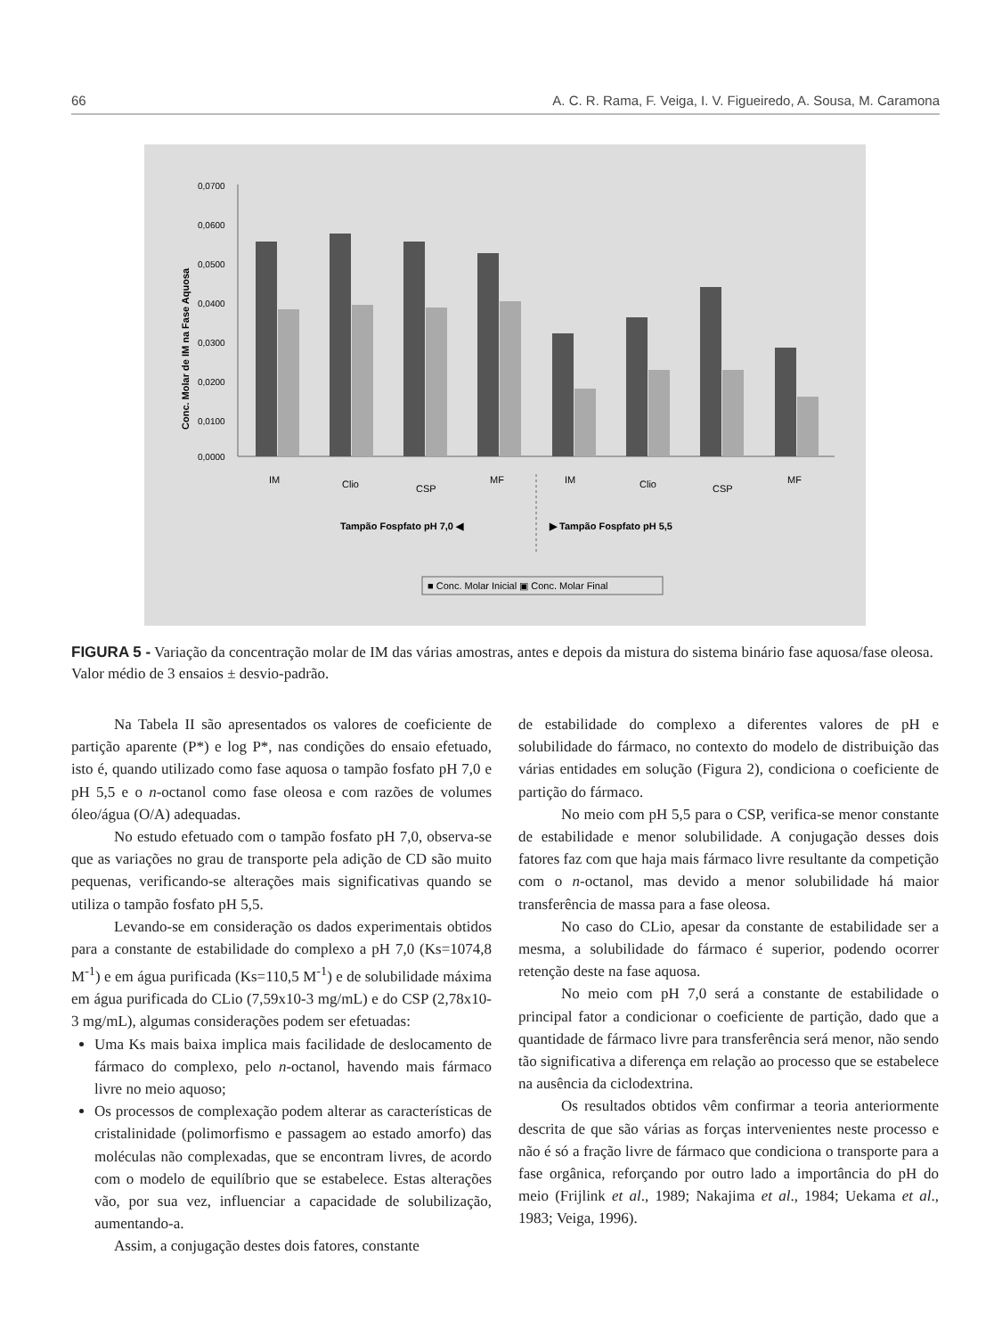66 A. C. R. Rama, F. Veiga, I. V. Figueiredo, A. Sousa, M. Caramona
Conc. Molar de IM na Fase Aquosa
0,0700
0,0600
0,0500
0,0400
0,0300
0,0200
0,0100
0,0000
IM
Clio
CSP
MF
IM
Clio
CSP
MF
Tampão Fospfato pH 7,0 ◀
▶ Tampão Fospfato pH 5,5
■ Conc. Molar Inicial ▣ Conc. Molar Final
FIGURA 5 - Variação da concentração molar de IM das várias amostras, antes e depois da mistura do sistema binário fase aquosa/fase oleosa. Valor médio de 3 ensaios ± desvio-padrão.
Na Tabela II são apresentados os valores de coeficiente de partição aparente (P*) e log P*, nas condições do ensaio efetuado, isto é, quando utilizado como fase aquosa o tampão fosfato pH 7,0 e pH 5,5 e o n-octanol como fase oleosa e com razões de volumes óleo/água (O/A) adequadas.
No estudo efetuado com o tampão fosfato pH 7,0, observa-se que as variações no grau de transporte pela adição de CD são muito pequenas, verificando-se alterações mais significativas quando se utiliza o tampão fosfato pH 5,5.
Levando-se em consideração os dados experimentais obtidos para a constante de estabilidade do complexo a pH 7,0 (Ks=1074,8 M<sup>-1</sup>) e em água purificada (Ks=110,5 M<sup>-1</sup>) e de solubilidade máxima em água purificada do CLio (7,59x10-3 mg/mL) e do CSP (2,78x10-3 mg/mL), algumas considerações podem ser efetuadas:
Uma Ks mais baixa implica mais facilidade de deslocamento de fármaco do complexo, pelo n-octanol, havendo mais fármaco livre no meio aquoso;
Os processos de complexação podem alterar as características de cristalinidade (polimorfismo e passagem ao estado amorfo) das moléculas não complexadas, que se encontram livres, de acordo com o modelo de equilíbrio que se estabelece. Estas alterações vão, por sua vez, influenciar a capacidade de solubilização, aumentando-a.
Assim, a conjugação destes dois fatores, constante
de estabilidade do complexo a diferentes valores de pH e solubilidade do fármaco, no contexto do modelo de distribuição das várias entidades em solução (Figura 2), condiciona o coeficiente de partição do fármaco.
No meio com pH 5,5 para o CSP, verifica-se menor constante de estabilidade e menor solubilidade. A conjugação desses dois fatores faz com que haja mais fármaco livre resultante da competição com o n-octanol, mas devido a menor solubilidade há maior transferência de massa para a fase oleosa.
No caso do CLio, apesar da constante de estabilidade ser a mesma, a solubilidade do fármaco é superior, podendo ocorrer retenção deste na fase aquosa.
No meio com pH 7,0 será a constante de estabilidade o principal fator a condicionar o coeficiente de partição, dado que a quantidade de fármaco livre para transferência será menor, não sendo tão significativa a diferença em relação ao processo que se estabelece na ausência da ciclodextrina.
Os resultados obtidos vêm confirmar a teoria anteriormente descrita de que são várias as forças intervenientes neste processo e não é só a fração livre de fármaco que condiciona o transporte para a fase orgânica, reforçando por outro lado a importância do pH do meio (Frijlink et al., 1989; Nakajima et al., 1984; Uekama et al., 1983; Veiga, 1996).